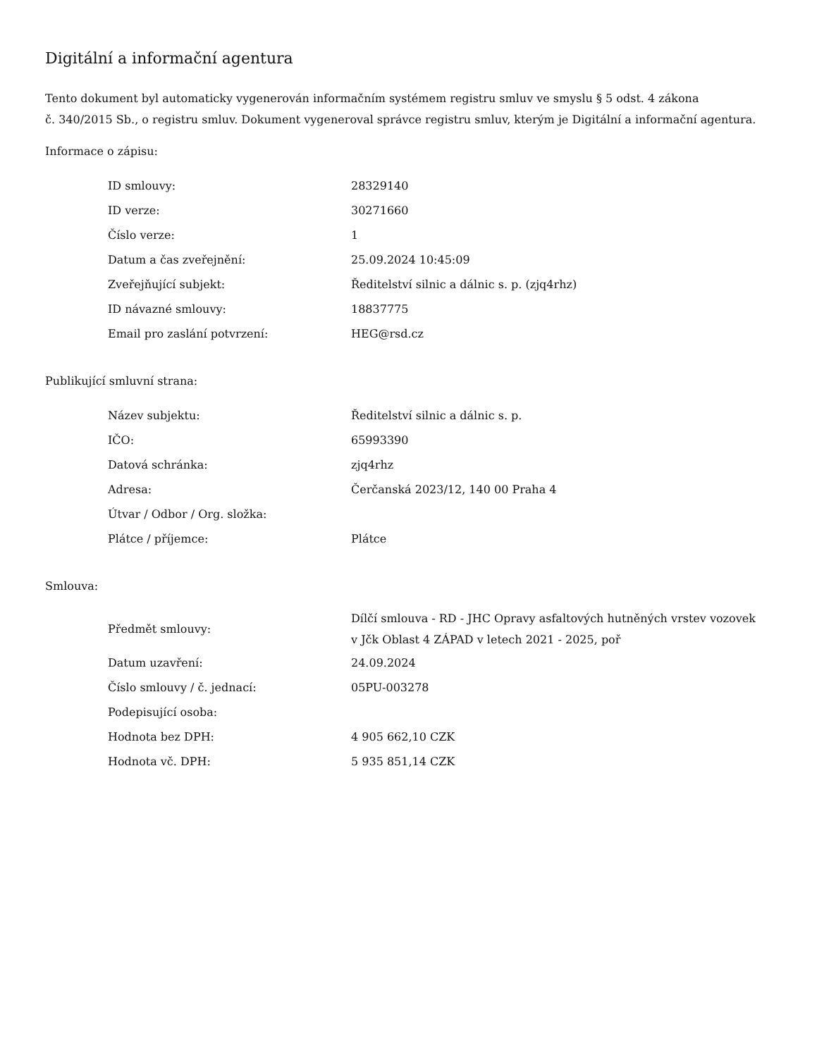Digitální a informační agentura
Tento dokument byl automaticky vygenerován informačním systémem registru smluv ve smyslu § 5 odst. 4 zákona
č. 340/2015 Sb., o registru smluv. Dokument vygeneroval správce registru smluv, kterým je Digitální a informační agentura.
Informace o zápisu:
| ID smlouvy: | 28329140 |
| ID verze: | 30271660 |
| Číslo verze: | 1 |
| Datum a čas zveřejnění: | 25.09.2024 10:45:09 |
| Zveřejňující subjekt: | Ředitelství silnic a dálnic s. p. (zjq4rhz) |
| ID návazné smlouvy: | 18837775 |
| Email pro zaslání potvrzení: | HEG@rsd.cz |
Publikující smluvní strana:
| Název subjektu: | Ředitelství silnic a dálnic s. p. |
| IČO: | 65993390 |
| Datová schránka: | zjq4rhz |
| Adresa: | Čerčanská 2023/12, 140 00 Praha 4 |
| Útvar / Odbor / Org. složka: | |
| Plátce / příjemce: | Plátce |
Smlouva:
| Předmět smlouvy: | Dílčí smlouva - RD - JHC Opravy asfaltových hutněných vrstev vozovek v Jčk Oblast 4 ZÁPAD v letech 2021 - 2025, poř |
| Datum uzavření: | 24.09.2024 |
| Číslo smlouvy / č. jednací: | 05PU-003278 |
| Podepisující osoba: | |
| Hodnota bez DPH: | 4 905 662,10 CZK |
| Hodnota vč. DPH: | 5 935 851,14 CZK |